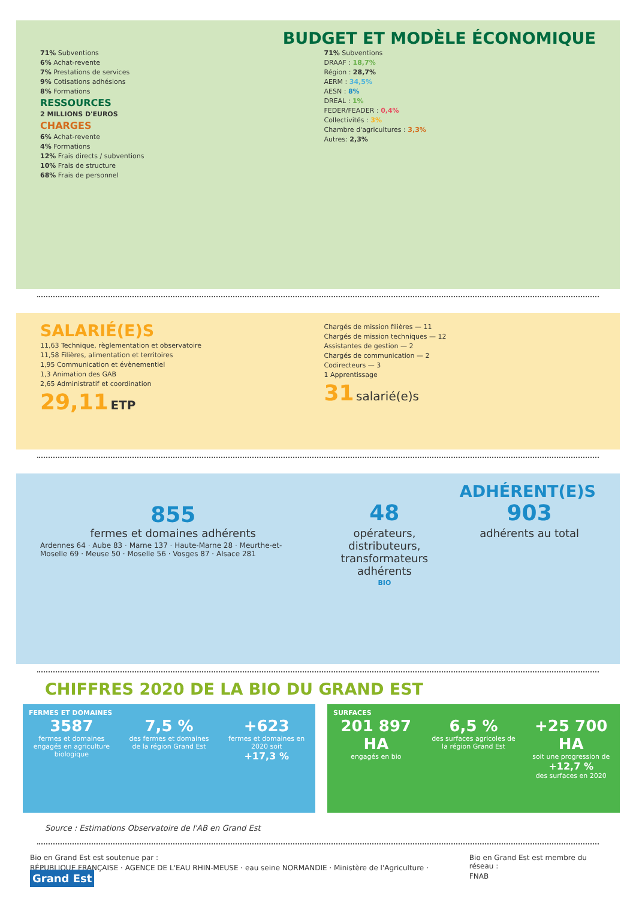BUDGET ET MODÈLE ÉCONOMIQUE
71% Subventions
6% Achat-revente
7% Prestations de services
9% Cotisations adhésions
8% Formations
RESSOURCES
2 MILLIONS D'EUROS
CHARGES
6% Achat-revente
4% Formations
12% Frais directs / subventions
10% Frais de structure
68% Frais de personnel
71% Subventions
DRAAF : 18,7%
Région : 28,7%
AERM : 34,5%
AESN : 8%
DREAL : 1%
FEDER/FEADER : 0,4%
Collectivités : 3%
Chambre d'agricultures : 3,3%
Autres: 2,3%
SALARIÉ(E)S
11,63 Technique, règlementation et observatoire
11,58 Filières, alimentation et territoires
1,95 Communication et évènementiel
1,3 Animation des GAB
2,65 Administratif et coordination
29,11 ETP
Chargés de mission filières — 11
Chargés de mission techniques — 12
Assistantes de gestion — 2
Chargés de communication — 2
Codirecteurs — 3
1 Apprentissage
31 salarié(e)s
ADHÉRENT(E)S
855
fermes et domaines adhérents
Ardennes 64 · Aube 83 · Marne 137 · Haute-Marne 28 · Meurthe-et-Moselle 69 · Meuse 50 · Moselle 56 · Vosges 87 · Alsace 281
48
opérateurs, distributeurs, transformateurs adhérents
BIO
903
adhérents au total
CHIFFRES 2020 DE LA BIO DU GRAND EST
FERMES ET DOMAINES
3587
fermes et domaines engagés en agriculture biologique
7,5 %
des fermes et domaines de la région Grand Est
+623
fermes et domaines en 2020 soit
+17,3 %
SURFACES
201 897 HA
engagés en bio
6,5 %
des surfaces agricoles de la région Grand Est
+25 700 HA
soit une progression de
+12,7 %
des surfaces en 2020
Source : Estimations Observatoire de l'AB en Grand Est
Bio en Grand Est est soutenue par :
RÉPUBLIQUE FRANÇAISE · AGENCE DE L'EAU RHIN-MEUSE · eau seine NORMANDIE · Ministère de l'Agriculture · Grand Est
Bio en Grand Est est membre du réseau :
FNAB